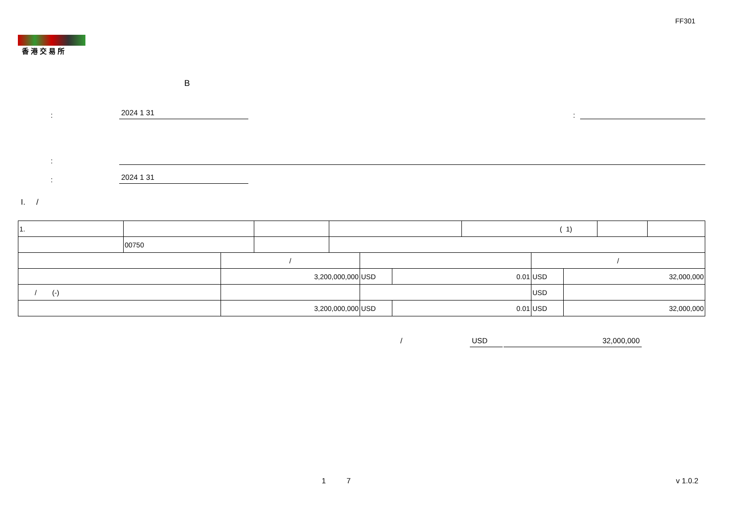FF301
香港交易所
B
:
2024 1 31
:
:
:
2024 1 31
I. /
| 1. | | | | ( 1) | | |
| | 00750 | | | | | |
| | / | | | / | |
| | 3,200,000,000 | USD | 0.01 | USD | 32,000,000 |
| / (-) | | | | USD | |
| | 3,200,000,000 | USD | 0.01 | USD | 32,000,000 |
/ USD 32,000,000
1 7 v 1.0.2